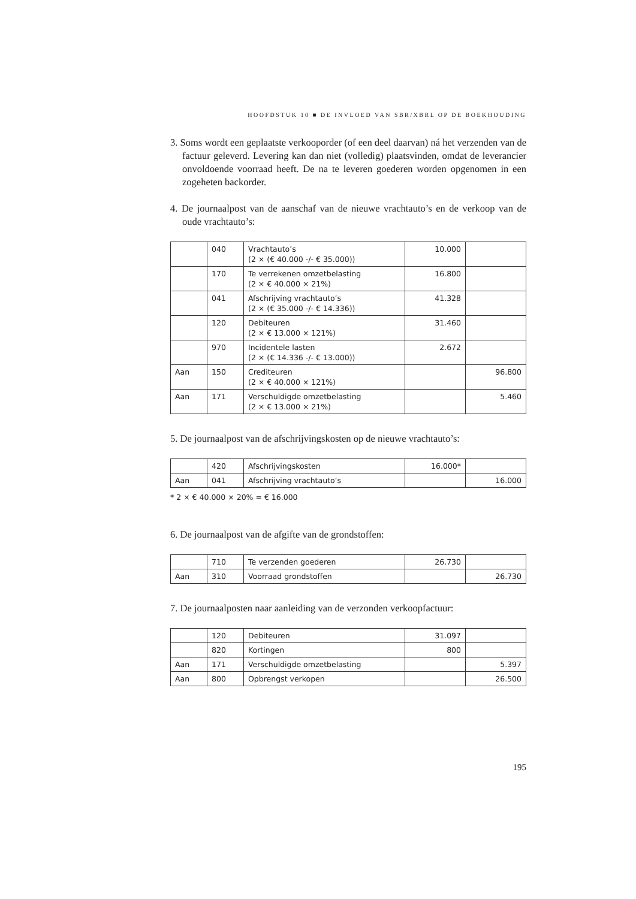HOOFDSTUK 10 ■ DE INVLOED VAN SBR/XBRL OP DE BOEKHOUDING
3. Soms wordt een geplaatste verkooporder (of een deel daarvan) ná het verzenden van de factuur geleverd. Levering kan dan niet (volledig) plaatsvinden, omdat de leverancier onvoldoende voorraad heeft. De na te leveren goederen worden opgenomen in een zogeheten backorder.
4. De journaalpost van de aanschaf van de nieuwe vrachtauto’s en de verkoop van de oude vrachtauto’s:
| | 040 | Vrachtauto’s (2 × (€ 40.000 -/- € 35.000)) | 10.000 | |
| | 170 | Te verrekenen omzetbelasting (2 × € 40.000 × 21%) | 16.800 | |
| | 041 | Afschrijving vrachtauto’s (2 × (€ 35.000 -/- € 14.336)) | 41.328 | |
| | 120 | Debiteuren (2 × € 13.000 × 121%) | 31.460 | |
| | 970 | Incidentele lasten (2 × (€ 14.336 -/- € 13.000)) | 2.672 | |
| Aan | 150 | Crediteuren (2 × € 40.000 × 121%) | | 96.800 |
| Aan | 171 | Verschuldigde omzetbelasting (2 × € 13.000 × 21%) | | 5.460 |
5. De journaalpost van de afschrijvingskosten op de nieuwe vrachtauto’s:
| | 420 | Afschrijvingskosten | 16.000* | |
| Aan | 041 | Afschrijving vrachtauto’s | | 16.000 |
* 2 × € 40.000 × 20% = € 16.000
6. De journaalpost van de afgifte van de grondstoffen:
| | 710 | Te verzenden goederen | 26.730 | |
| Aan | 310 | Voorraad grondstoffen | | 26.730 |
7. De journaalposten naar aanleiding van de verzonden verkoopfactuur:
| | 120 | Debiteuren | 31.097 | |
| | 820 | Kortingen | 800 | |
| Aan | 171 | Verschuldigde omzetbelasting | | 5.397 |
| Aan | 800 | Opbrengst verkopen | | 26.500 |
195